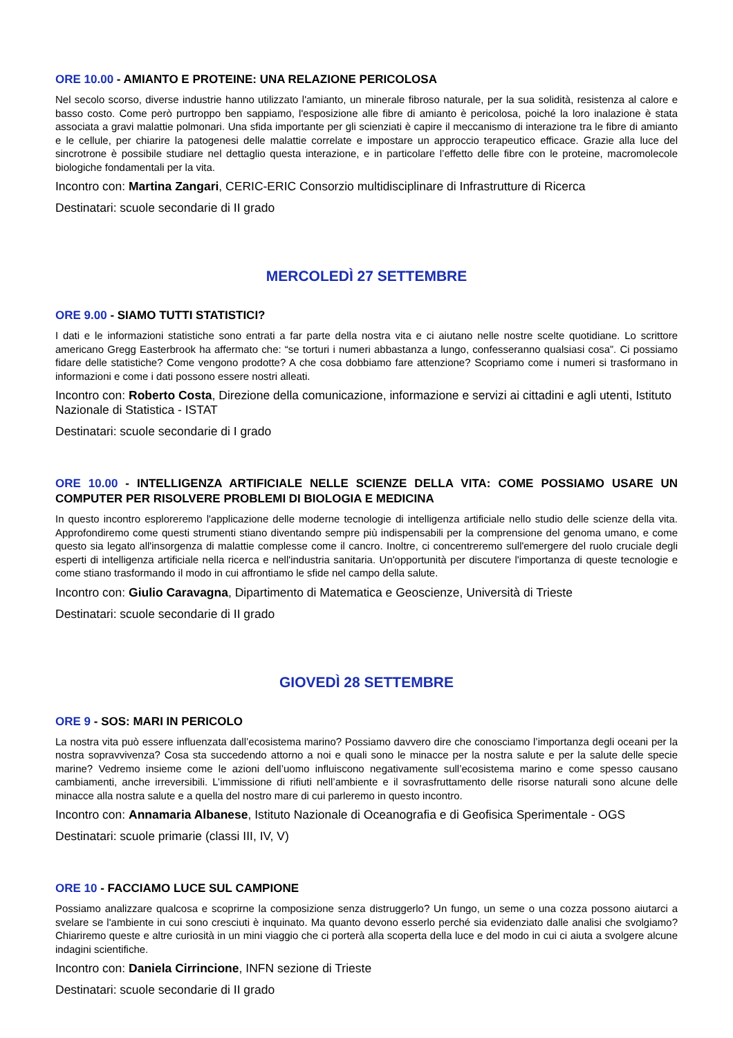ORE 10.00 - AMIANTO E PROTEINE: UNA RELAZIONE PERICOLOSA
Nel secolo scorso, diverse industrie hanno utilizzato l'amianto, un minerale fibroso naturale, per la sua solidità, resistenza al calore e basso costo. Come però purtroppo ben sappiamo, l'esposizione alle fibre di amianto è pericolosa, poiché la loro inalazione è stata associata a gravi malattie polmonari. Una sfida importante per gli scienziati è capire il meccanismo di interazione tra le fibre di amianto e le cellule, per chiarire la patogenesi delle malattie correlate e impostare un approccio terapeutico efficace. Grazie alla luce del sincrotrone è possibile studiare nel dettaglio questa interazione, e in particolare l’effetto delle fibre con le proteine, macromolecole biologiche fondamentali per la vita.
Incontro con: Martina Zangari, CERIC-ERIC Consorzio multidisciplinare di Infrastrutture di Ricerca
Destinatari: scuole secondarie di II grado
MERCOLEDÌ 27 SETTEMBRE
ORE 9.00 - SIAMO TUTTI STATISTICI?
I dati e le informazioni statistiche sono entrati a far parte della nostra vita e ci aiutano nelle nostre scelte quotidiane. Lo scrittore americano Gregg Easterbrook ha affermato che: “se torturi i numeri abbastanza a lungo, confesseranno qualsiasi cosa”. Ci possiamo fidare delle statistiche? Come vengono prodotte? A che cosa dobbiamo fare attenzione? Scopriamo come i numeri si trasformano in informazioni e come i dati possono essere nostri alleati.
Incontro con: Roberto Costa, Direzione della comunicazione, informazione e servizi ai cittadini e agli utenti, Istituto Nazionale di Statistica - ISTAT
Destinatari: scuole secondarie di I grado
ORE 10.00 - INTELLIGENZA ARTIFICIALE NELLE SCIENZE DELLA VITA: COME POSSIAMO USARE UN COMPUTER PER RISOLVERE PROBLEMI DI BIOLOGIA E MEDICINA
In questo incontro esploreremo l'applicazione delle moderne tecnologie di intelligenza artificiale nello studio delle scienze della vita. Approfondiremo come questi strumenti stiano diventando sempre più indispensabili per la comprensione del genoma umano, e come questo sia legato all'insorgenza di malattie complesse come il cancro. Inoltre, ci concentreremo sull'emergere del ruolo cruciale degli esperti di intelligenza artificiale nella ricerca e nell'industria sanitaria. Un'opportunità per discutere l'importanza di queste tecnologie e come stiano trasformando il modo in cui affrontiamo le sfide nel campo della salute.
Incontro con: Giulio Caravagna, Dipartimento di Matematica e Geoscienze, Università di Trieste
Destinatari: scuole secondarie di II grado
GIOVEDÌ 28 SETTEMBRE
ORE 9 - SOS: MARI IN PERICOLO
La nostra vita può essere influenzata dall’ecosistema marino? Possiamo davvero dire che conosciamo l’importanza degli oceani per la nostra sopravvivenza? Cosa sta succedendo attorno a noi e quali sono le minacce per la nostra salute e per la salute delle specie marine? Vedremo insieme come le azioni dell’uomo influiscono negativamente sull’ecosistema marino e come spesso causano cambiamenti, anche irreversibili. L’immissione di rifiuti nell’ambiente e il sovrasfruttamento delle risorse naturali sono alcune delle minacce alla nostra salute e a quella del nostro mare di cui parleremo in questo incontro.
Incontro con: Annamaria Albanese, Istituto Nazionale di Oceanografia e di Geofisica Sperimentale - OGS
Destinatari: scuole primarie (classi III, IV, V)
ORE 10 - FACCIAMO LUCE SUL CAMPIONE
Possiamo analizzare qualcosa e scoprirne la composizione senza distruggerlo? Un fungo, un seme o una cozza possono aiutarci a svelare se l'ambiente in cui sono cresciuti è inquinato. Ma quanto devono esserlo perché sia evidenziato dalle analisi che svolgiamo? Chiariremo queste e altre curiosità in un mini viaggio che ci porterà alla scoperta della luce e del modo in cui ci aiuta a svolgere alcune indagini scientifiche.
Incontro con: Daniela Cirrincione, INFN sezione di Trieste
Destinatari: scuole secondarie di II grado